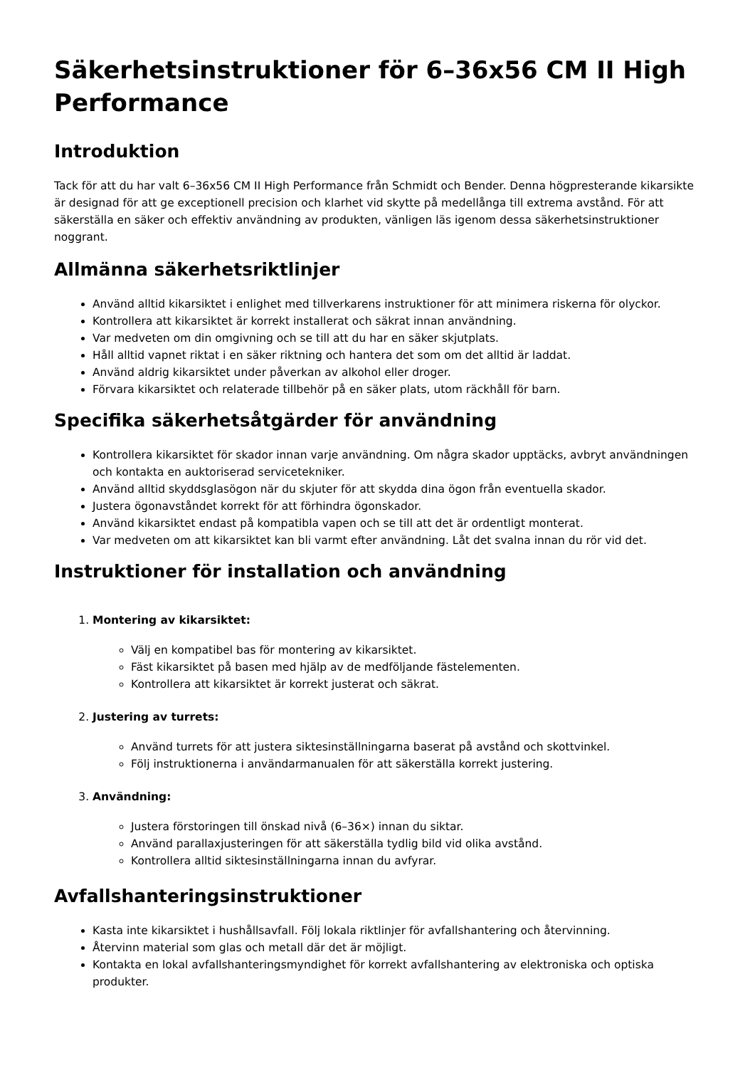Säkerhetsinstruktioner för 6–36x56 CM II High Performance
Introduktion
Tack för att du har valt 6–36x56 CM II High Performance från Schmidt och Bender. Denna högpresterande kikarsikte är designad för att ge exceptionell precision och klarhet vid skytte på medellånga till extrema avstånd. För att säkerställa en säker och effektiv användning av produkten, vänligen läs igenom dessa säkerhetsinstruktioner noggrant.
Allmänna säkerhetsriktlinjer
Använd alltid kikarsiktet i enlighet med tillverkarens instruktioner för att minimera riskerna för olyckor.
Kontrollera att kikarsiktet är korrekt installerat och säkrat innan användning.
Var medveten om din omgivning och se till att du har en säker skjutplats.
Håll alltid vapnet riktat i en säker riktning och hantera det som om det alltid är laddat.
Använd aldrig kikarsiktet under påverkan av alkohol eller droger.
Förvara kikarsiktet och relaterade tillbehör på en säker plats, utom räckhåll för barn.
Specifika säkerhetsåtgärder för användning
Kontrollera kikarsiktet för skador innan varje användning. Om några skador upptäcks, avbryt användningen och kontakta en auktoriserad servicetekniker.
Använd alltid skyddsglasögon när du skjuter för att skydda dina ögon från eventuella skador.
Justera ögonavståndet korrekt för att förhindra ögonskador.
Använd kikarsiktet endast på kompatibla vapen och se till att det är ordentligt monterat.
Var medveten om att kikarsiktet kan bli varmt efter användning. Låt det svalna innan du rör vid det.
Instruktioner för installation och användning
1. Montering av kikarsiktet:
Välj en kompatibel bas för montering av kikarsiktet.
Fäst kikarsiktet på basen med hjälp av de medföljande fästelementen.
Kontrollera att kikarsiktet är korrekt justerat och säkrat.
2. Justering av turrets:
Använd turrets för att justera siktesinställningarna baserat på avstånd och skottvinkel.
Följ instruktionerna i användarmanualen för att säkerställa korrekt justering.
3. Användning:
Justera förstoringen till önskad nivå (6–36×) innan du siktar.
Använd parallaxjusteringen för att säkerställa tydlig bild vid olika avstånd.
Kontrollera alltid siktesinställningarna innan du avfyrar.
Avfallshanteringsinstruktioner
Kasta inte kikarsiktet i hushållsavfall. Följ lokala riktlinjer för avfallshantering och återvinning.
Återvinn material som glas och metall där det är möjligt.
Kontakta en lokal avfallshanteringsmyndighet för korrekt avfallshantering av elektroniska och optiska produkter.